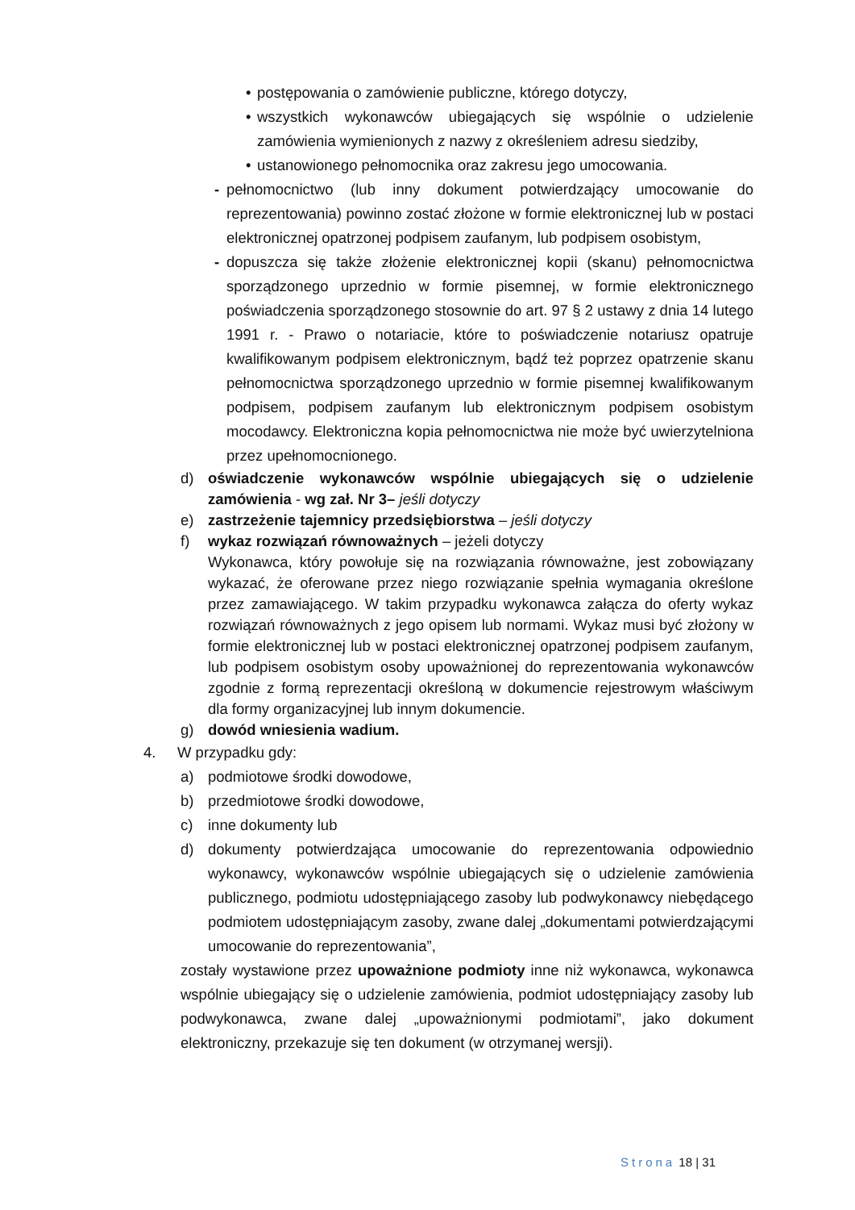• postępowania o zamówienie publiczne, którego dotyczy,
• wszystkich wykonawców ubiegających się wspólnie o udzielenie zamówienia wymienionych z nazwy z określeniem adresu siedziby,
• ustanowionego pełnomocnika oraz zakresu jego umocowania.
- pełnomocnictwo (lub inny dokument potwierdzający umocowanie do reprezentowania) powinno zostać złożone w formie elektronicznej lub w postaci elektronicznej opatrzonej podpisem zaufanym, lub podpisem osobistym,
- dopuszcza się także złożenie elektronicznej kopii (skanu) pełnomocnictwa sporządzonego uprzednio w formie pisemnej, w formie elektronicznego poświadczenia sporządzonego stosownie do art. 97 § 2 ustawy z dnia 14 lutego 1991 r. - Prawo o notariacie, które to poświadczenie notariusz opatruje kwalifikowanym podpisem elektronicznym, bądź też poprzez opatrzenie skanu pełnomocnictwa sporządzonego uprzednio w formie pisemnej kwalifikowanym podpisem, podpisem zaufanym lub elektronicznym podpisem osobistym mocodawcy. Elektroniczna kopia pełnomocnictwa nie może być uwierzytelniona przez upełnomocnionego.
d) oświadczenie wykonawców wspólnie ubiegających się o udzielenie zamówienia - wg zał. Nr 3– jeśli dotyczy
e) zastrzeżenie tajemnicy przedsiębiorstwa – jeśli dotyczy
f) wykaz rozwiązań równoważnych – jeżeli dotyczy
Wykonawca, który powołuje się na rozwiązania równoważne, jest zobowiązany wykazać, że oferowane przez niego rozwiązanie spełnia wymagania określone przez zamawiającego. W takim przypadku wykonawca załącza do oferty wykaz rozwiązań równoważnych z jego opisem lub normami. Wykaz musi być złożony w formie elektronicznej lub w postaci elektronicznej opatrzonej podpisem zaufanym, lub podpisem osobistym osoby upoważnionej do reprezentowania wykonawców zgodnie z formą reprezentacji określoną w dokumencie rejestrowym właściwym dla formy organizacyjnej lub innym dokumencie.
g) dowód wniesienia wadium.
4. W przypadku gdy:
a) podmiotowe środki dowodowe,
b) przedmiotowe środki dowodowe,
c) inne dokumenty lub
d) dokumenty potwierdzająca umocowanie do reprezentowania odpowiednio wykonawcy, wykonawców wspólnie ubiegających się o udzielenie zamówienia publicznego, podmiotu udostępniającego zasoby lub podwykonawcy niebędącego podmiotem udostępniającym zasoby, zwane dalej „dokumentami potwierdzającymi umocowanie do reprezentowania”,
zostały wystawione przez upoważnione podmioty inne niż wykonawca, wykonawca wspólnie ubiegający się o udzielenie zamówienia, podmiot udostępniający zasoby lub podwykonawca, zwane dalej „upoważnionymi podmiotami”, jako dokument elektroniczny, przekazuje się ten dokument (w otrzymanej wersji).
Strona 18 | 31